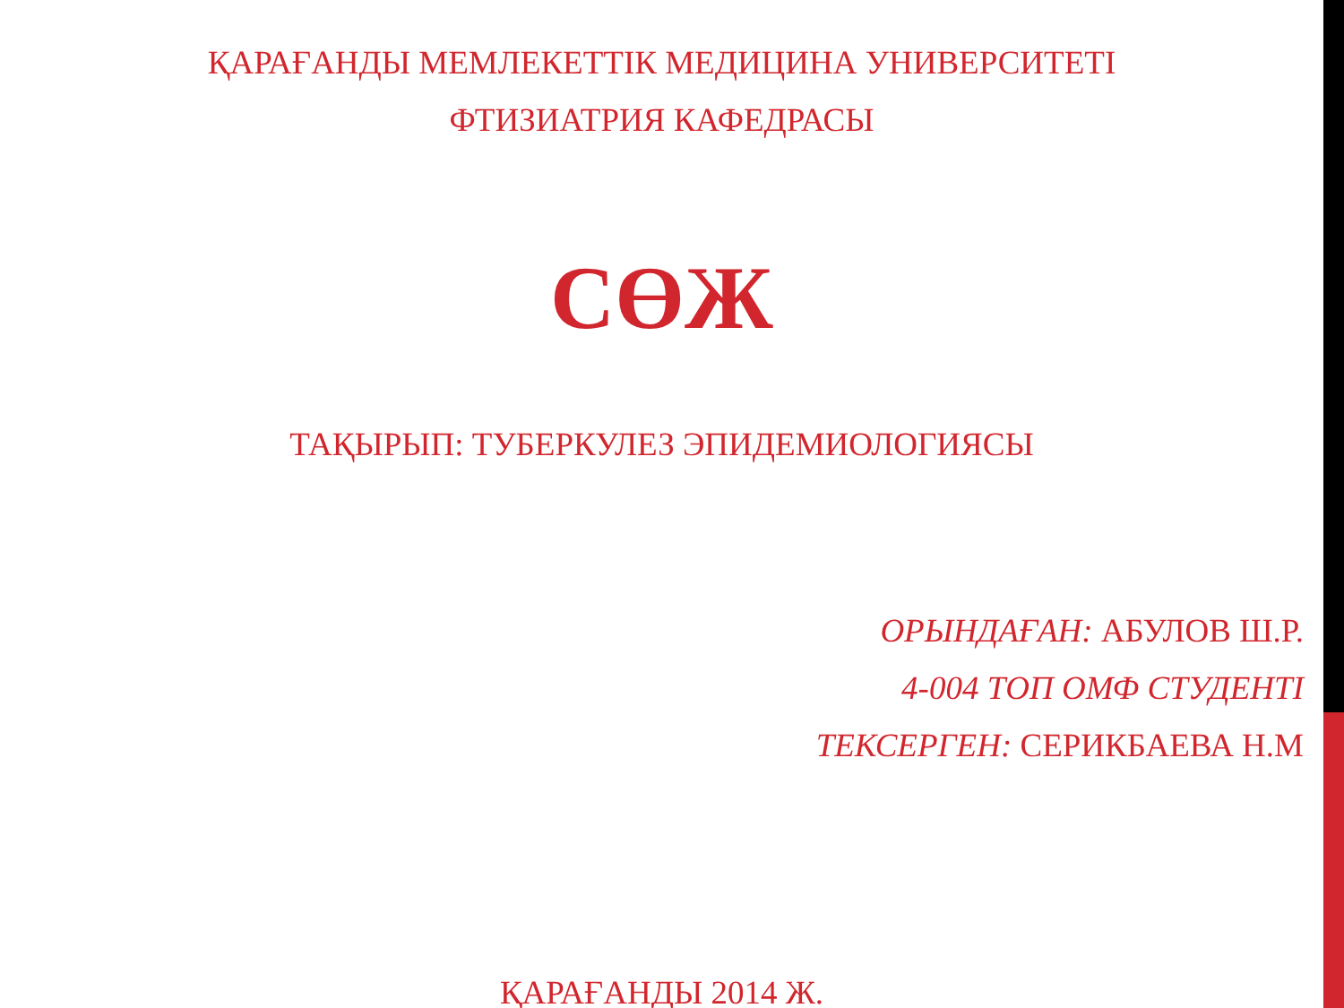ҚАРАҒАНДЫ МЕМЛЕКЕТТІК МЕДИЦИНА УНИВЕРСИТЕТІ
ФТИЗИАТРИЯ КАФЕДРАСЫ
СӨЖ
ТАҚЫРЫП: ТУБЕРКУЛЕЗ ЭПИДЕМИОЛОГИЯСЫ
ОРЫНДАҒАН: АБУЛОВ Ш.Р.
4-004 ТОП ОМФ СТУДЕНТІ
ТЕКСЕРГЕН: СЕРИКБАЕВА Н.М
ҚАРАҒАНДЫ 2014 Ж.